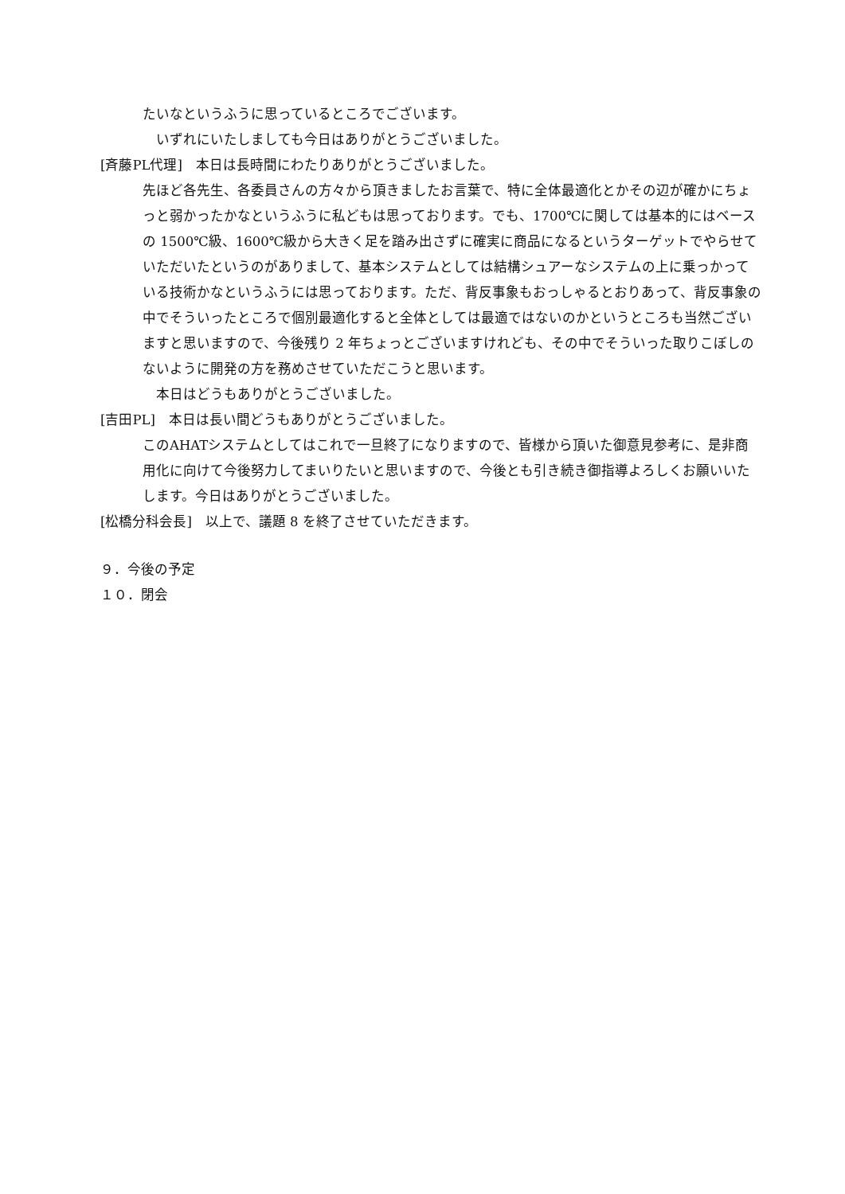たいなというふうに思っているところでございます。
いずれにいたしましても今日はありがとうございました。
[斉藤PL代理]　本日は長時間にわたりありがとうございました。
先ほど各先生、各委員さんの方々から頂きましたお言葉で、特に全体最適化とかその辺が確かにちょっと弱かったかなというふうに私どもは思っております。でも、1700℃に関しては基本的にはベースの 1500℃級、1600℃級から大きく足を踏み出さずに確実に商品になるというターゲットでやらせていただいたというのがありまして、基本システムとしては結構シュアーなシステムの上に乗っかっている技術かなというふうには思っております。ただ、背反事象もおっしゃるとおりあって、背反事象の中でそういったところで個別最適化すると全体としては最適ではないのかというところも当然ございますと思いますので、今後残り 2 年ちょっとございますけれども、その中でそういった取りこぼしのないように開発の方を務めさせていただこうと思います。
本日はどうもありがとうございました。
[吉田PL]　本日は長い間どうもありがとうございました。
このAHATシステムとしてはこれで一旦終了になりますので、皆様から頂いた御意見参考に、是非商用化に向けて今後努力してまいりたいと思いますので、今後とも引き続き御指導よろしくお願いいたします。今日はありがとうございました。
[松橋分科会長]　以上で、議題 8 を終了させていただきます。
９．今後の予定
１０．閉会